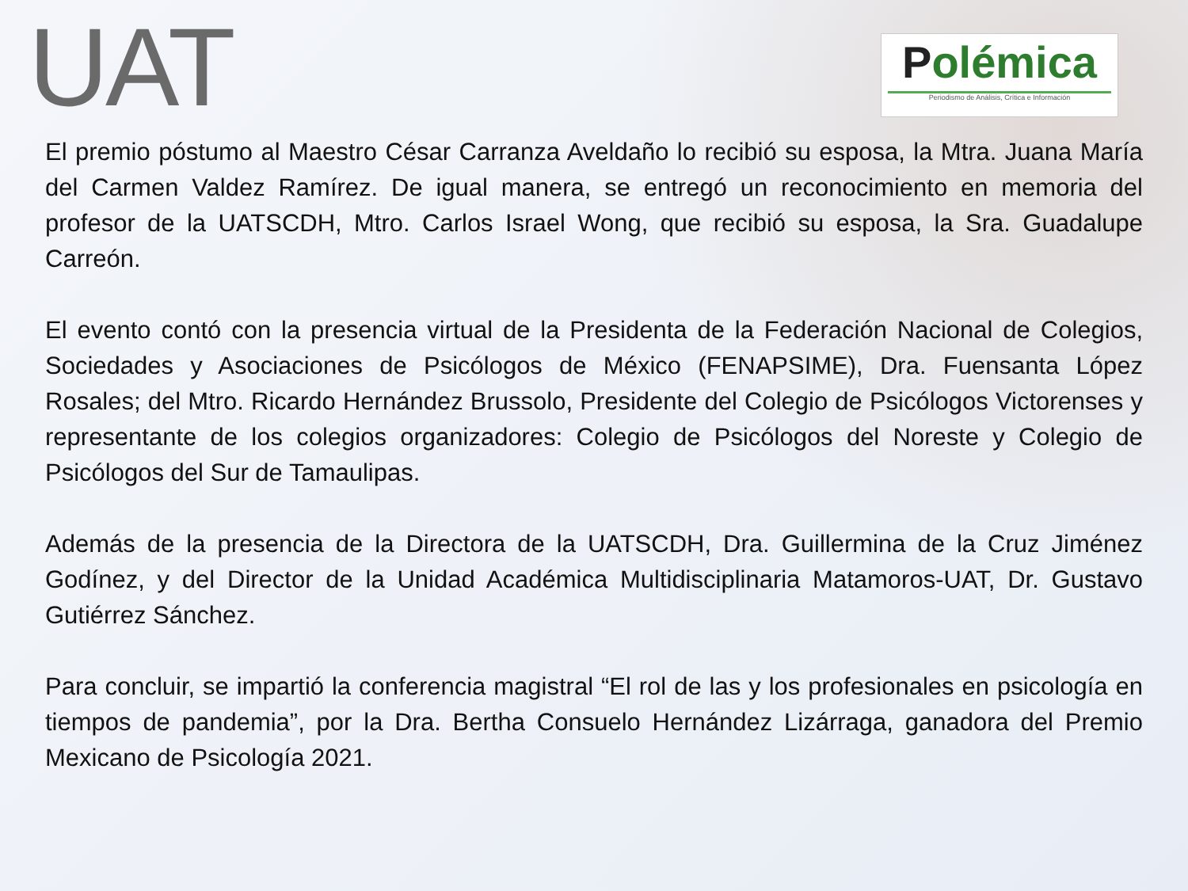UAT
Polémica
Periodismo de Análisis, Crítica e Información
El premio póstumo al Maestro César Carranza Aveldaño lo recibió su esposa, la Mtra. Juana María del Carmen Valdez Ramírez. De igual manera, se entregó un reconocimiento en memoria del profesor de la UATSCDH, Mtro. Carlos Israel Wong, que recibió su esposa, la Sra. Guadalupe Carreón.
El evento contó con la presencia virtual de la Presidenta de la Federación Nacional de Colegios, Sociedades y Asociaciones de Psicólogos de México (FENAPSIME), Dra. Fuensanta López Rosales; del Mtro. Ricardo Hernández Brussolo, Presidente del Colegio de Psicólogos Victorenses y representante de los colegios organizadores: Colegio de Psicólogos del Noreste y Colegio de Psicólogos del Sur de Tamaulipas.
Además de la presencia de la Directora de la UATSCDH, Dra. Guillermina de la Cruz Jiménez Godínez, y del Director de la Unidad Académica Multidisciplinaria Matamoros-UAT, Dr. Gustavo Gutiérrez Sánchez.
Para concluir, se impartió la conferencia magistral “El rol de las y los profesionales en psicología en tiempos de pandemia”, por la Dra. Bertha Consuelo Hernández Lizárraga, ganadora del Premio Mexicano de Psicología 2021.